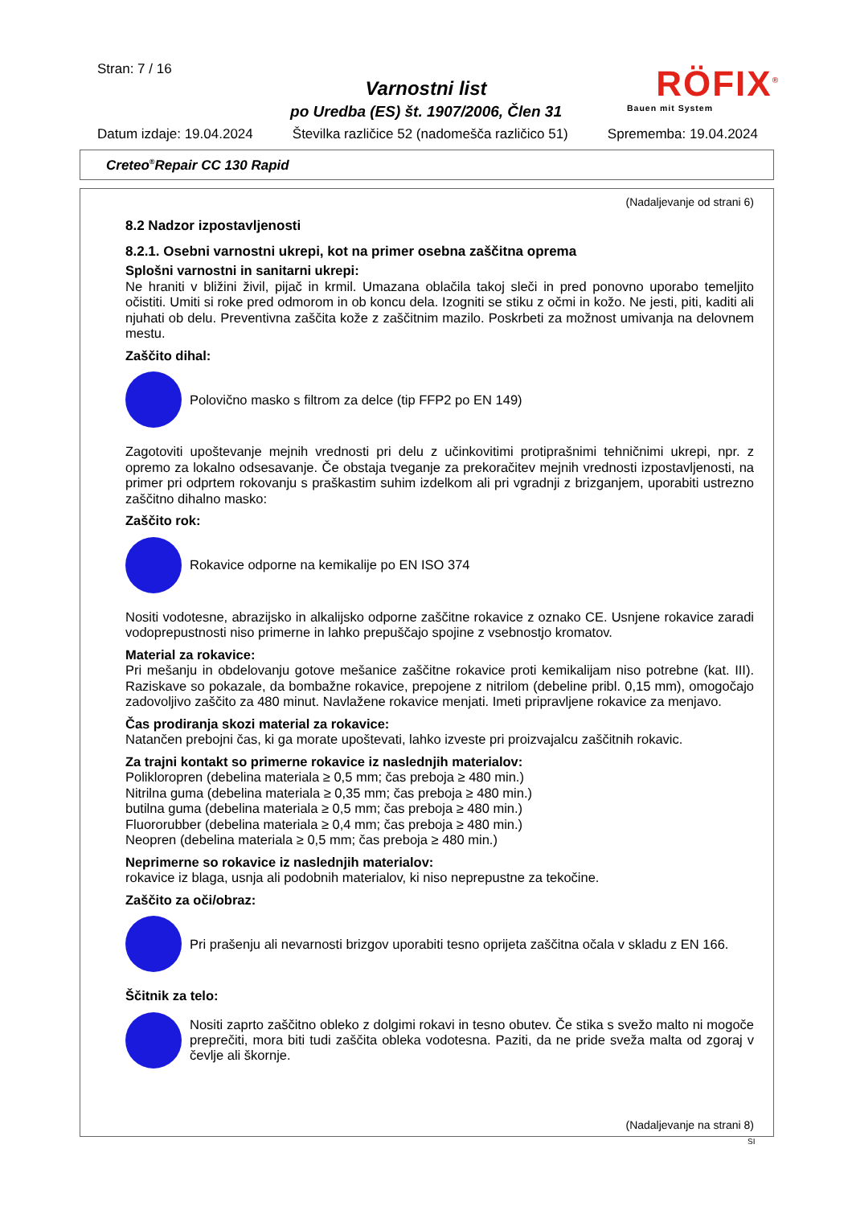Stran: 7 / 16
Varnostni list
po Uredba (ES) št. 1907/2006, Člen 31
RÖFIX<sup>®</sup>
Bauen mit System
Datum izdaje: 19.04.2024 Številka različice 52 (nadomešča različico 51) Sprememba: 19.04.2024
Creteo<sup>®</sup>Repair CC 130 Rapid
(Nadaljevanje od strani 6)
8.2 Nadzor izpostavljenosti
8.2.1. Osebni varnostni ukrepi, kot na primer osebna zaščitna oprema
Splošni varnostni in sanitarni ukrepi:
Ne hraniti v bližini živil, pijač in krmil. Umazana oblačila takoj sleči in pred ponovno uporabo temeljito očistiti. Umiti si roke pred odmorom in ob koncu dela. Izogniti se stiku z očmi in kožo. Ne jesti, piti, kaditi ali njuhati ob delu. Preventivna zaščita kože z zaščitnim mazilo. Poskrbeti za možnost umivanja na delovnem mestu.
Zaščito dihal:
Polovično masko s filtrom za delce (tip FFP2 po EN 149)
Zagotoviti upoštevanje mejnih vrednosti pri delu z učinkovitimi protiprašnimi tehničnimi ukrepi, npr. z opremo za lokalno odsesavanje. Če obstaja tveganje za prekoračitev mejnih vrednosti izpostavljenosti, na primer pri odprtem rokovanju s praškastim suhim izdelkom ali pri vgradnji z brizganjem, uporabiti ustrezno zaščitno dihalno masko:
Zaščito rok:
Rokavice odporne na kemikalije po EN ISO 374
Nositi vodotesne, abrazijsko in alkalijsko odporne zaščitne rokavice z oznako CE. Usnjene rokavice zaradi vodoprepustnosti niso primerne in lahko prepuščajo spojine z vsebnostjo kromatov.
Material za rokavice:
Pri mešanju in obdelovanju gotove mešanice zaščitne rokavice proti kemikalijam niso potrebne (kat. III). Raziskave so pokazale, da bombažne rokavice, prepojene z nitrilom (debeline pribl. 0,15 mm), omogočajo zadovoljivo zaščito za 480 minut. Navlažene rokavice menjati. Imeti pripravljene rokavice za menjavo.
Čas prodiranja skozi material za rokavice:
Natančen prebojni čas, ki ga morate upoštevati, lahko izveste pri proizvajalcu zaščitnih rokavic.
Za trajni kontakt so primerne rokavice iz naslednjih materialov:
Polikloropren (debelina materiala ≥ 0,5 mm; čas preboja ≥ 480 min.)
Nitrilna guma (debelina materiala ≥ 0,35 mm; čas preboja ≥ 480 min.)
butilna guma (debelina materiala ≥ 0,5 mm; čas preboja ≥ 480 min.)
Fluororubber (debelina materiala ≥ 0,4 mm; čas preboja ≥ 480 min.)
Neopren (debelina materiala ≥ 0,5 mm; čas preboja ≥ 480 min.)
Neprimerne so rokavice iz naslednjih materialov:
rokavice iz blaga, usnja ali podobnih materialov, ki niso neprepustne za tekočine.
Zaščito za oči/obraz:
Pri prašenju ali nevarnosti brizgov uporabiti tesno oprijeta zaščitna očala v skladu z EN 166.
Ščitnik za telo:
Nositi zaprto zaščitno obleko z dolgimi rokavi in tesno obutev. Če stika s svežo malto ni mogoče preprečiti, mora biti tudi zaščita obleka vodotesna. Paziti, da ne pride sveža malta od zgoraj v čevlje ali škornje.
(Nadaljevanje na strani 8)
SI